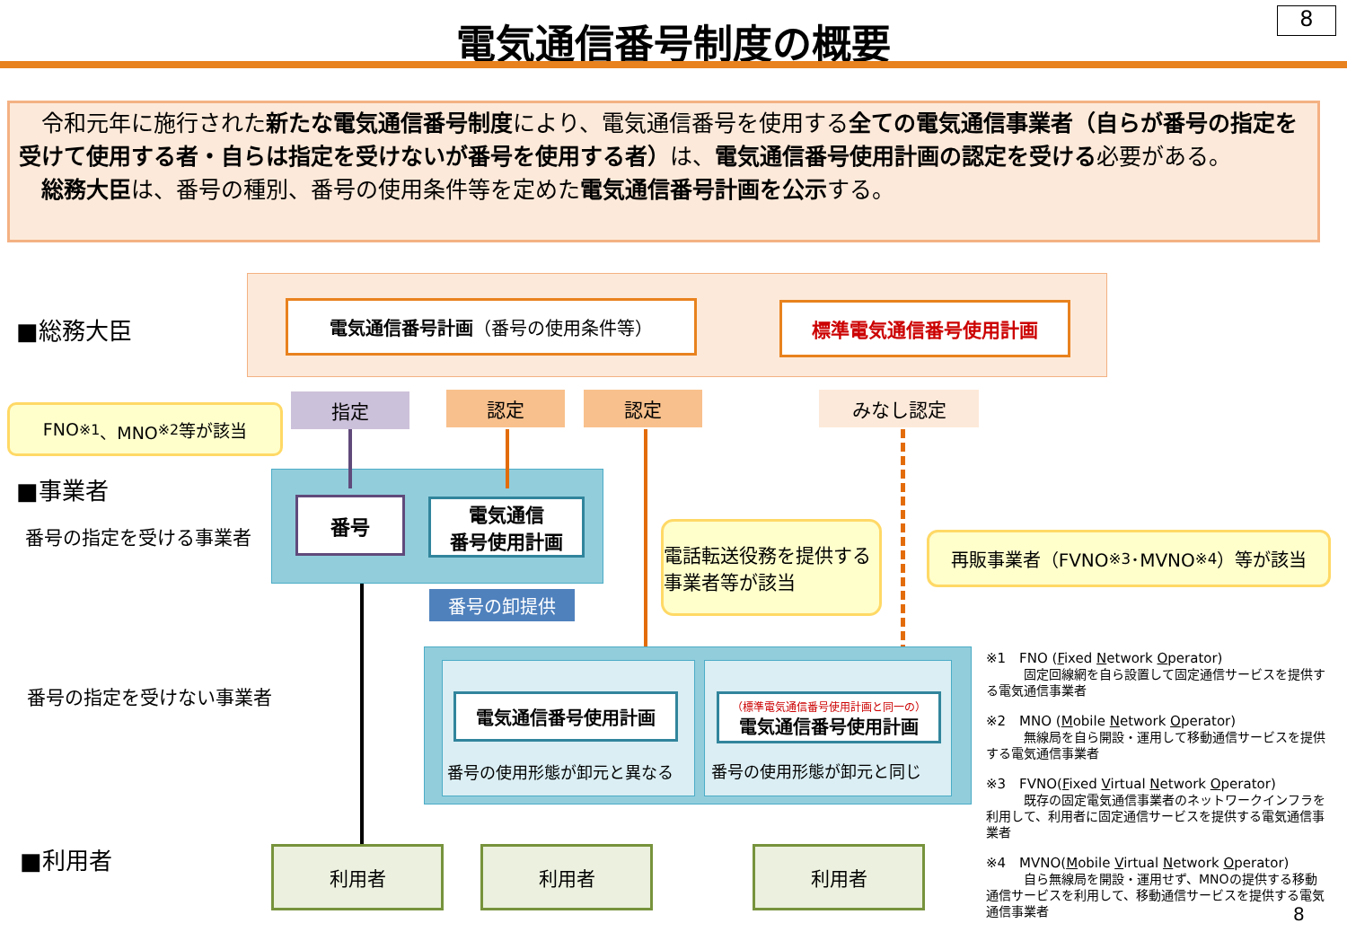電気通信番号制度の概要 8
　令和元年に施行された新たな電気通信番号制度により、電気通信番号を使用する全ての電気通信事業者（自らが番号の指定を受けて使用する者・自らは指定を受けないが番号を使用する者）は、電気通信番号使用計画の認定を受ける必要がある。
　総務大臣は、番号の種別、番号の使用条件等を定めた電気通信番号計画を公示する。
■総務大臣
電気通信番号計画 （番号の使用条件等） 標準電気通信番号使用計画
FNO<sup>※1</sup>、MNO<sup>※2</sup>等が該当 指定 認定 認定 みなし認定
■事業者
番号の指定を受ける事業者
番号
電気通信
番号使用計画
番号の卸提供
電話転送役務を提供する事業者等が該当
再販事業者（FVNO<sup>※3</sup>･MVNO<sup>※4</sup>）等が該当
番号の指定を受けない事業者 電気通信番号使用計画
（標準電気通信番号使用計画と同一の）
電気通信番号使用計画
番号の使用形態が卸元と異なる 番号の使用形態が卸元と同じ
■利用者 利用者 利用者 利用者
※1　FNO (Fixed Network Operator)
　　　固定回線網を自ら設置して固定通信サービスを提供する電気通信事業者
※2　MNO (Mobile Network Operator)
　　　無線局を自ら開設・運用して移動通信サービスを提供する電気通信事業者
※3　FVNO(Fixed Virtual Network Operator)
　　　既存の固定電気通信事業者のネットワークインフラを利用して、利用者に固定通信サービスを提供する電気通信事業者
※4　MVNO(Mobile Virtual Network Operator)
　　　自ら無線局を開設・運用せず、MNOの提供する移動通信サービスを利用して、移動通信サービスを提供する電気通信事業者
8